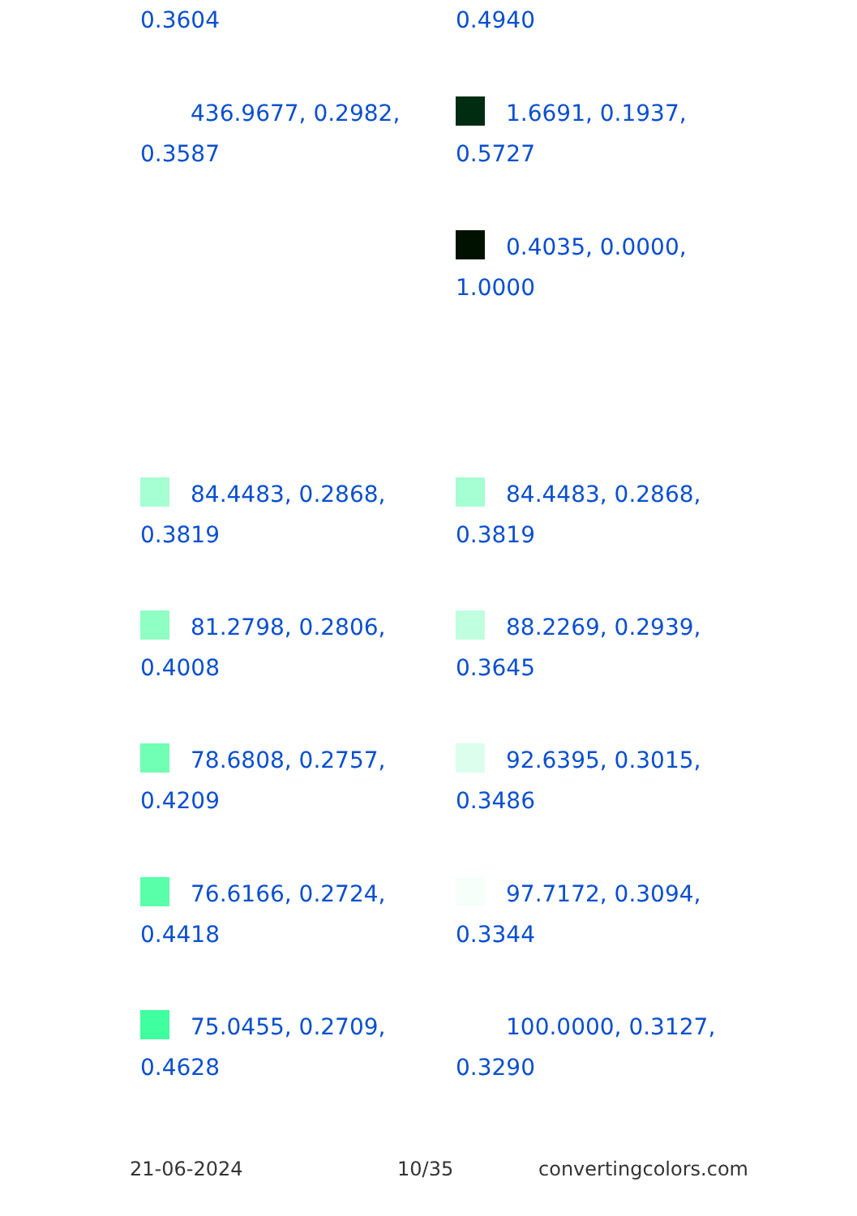0.3604 0.4940
436.9677, 0.2982, 0.3587
1.6691, 0.1937, 0.5727
0.4035, 0.0000, 1.0000
84.4483, 0.2868, 0.3819
84.4483, 0.2868, 0.3819
81.2798, 0.2806, 0.4008
88.2269, 0.2939, 0.3645
78.6808, 0.2757, 0.4209
92.6395, 0.3015, 0.3486
76.6166, 0.2724, 0.4418
97.7172, 0.3094, 0.3344
75.0455, 0.2709, 0.4628
100.0000, 0.3127, 0.3290
21-06-2024 10/35 convertingcolors.com